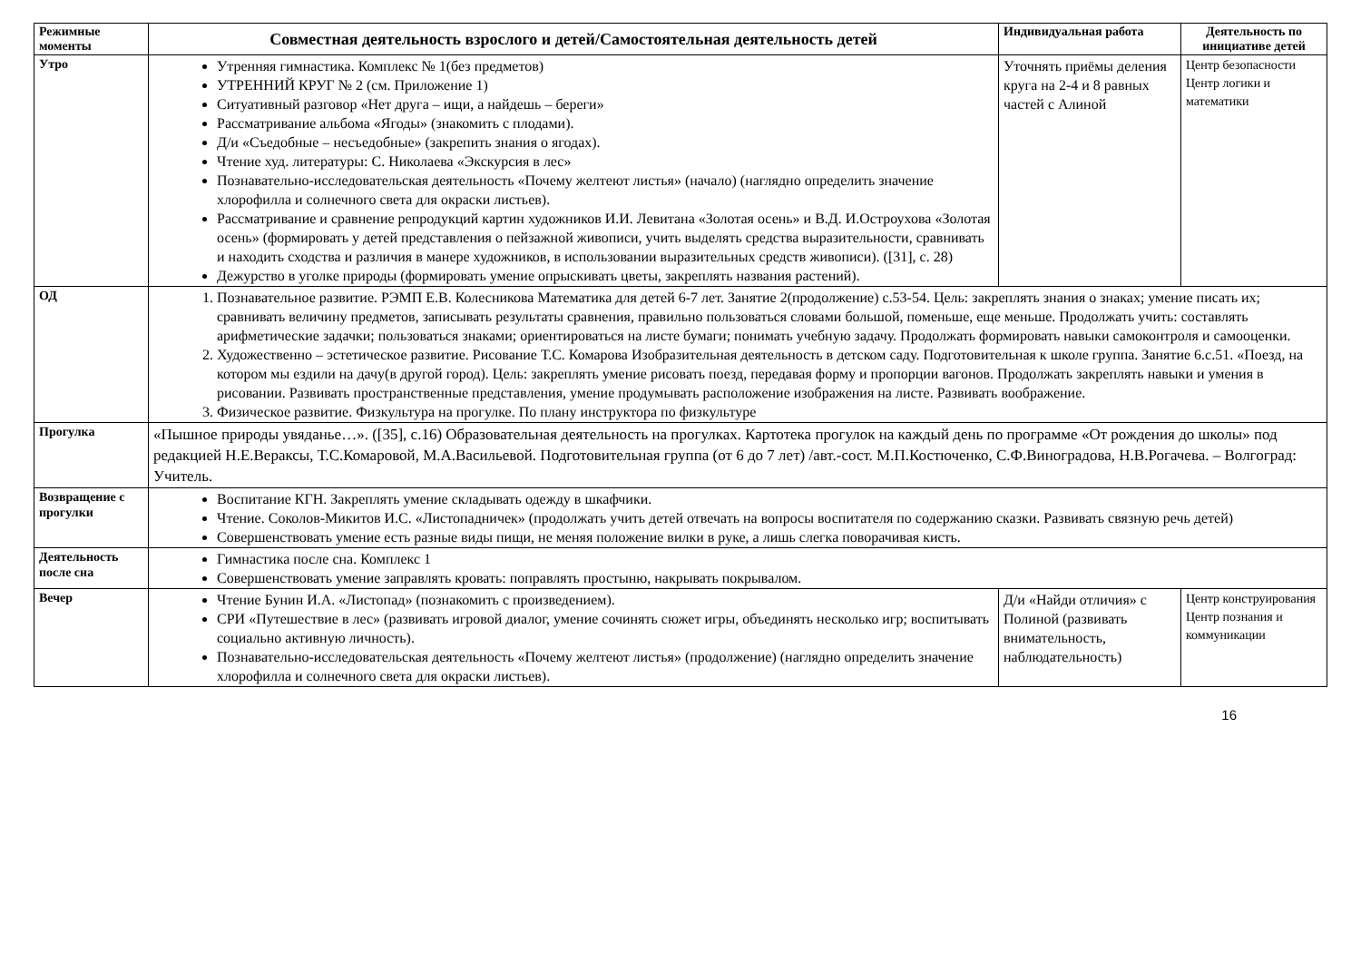| Режимные моменты | Совместная деятельность взрослого и детей/Самостоятельная деятельность детей | Индивидуальная работа | Деятельность по инициативе детей |
| --- | --- | --- | --- |
| Утро | Утренняя гимнастика. Комплекс № 1(без предметов) УТРЕННИЙ КРУГ № 2 (см. Приложение 1) Ситуативный разговор «Нет друга – ищи, а найдешь – береги» Рассматривание альбома «Ягоды» (знакомить с плодами). Д/и «Съедобные – несъедобные» (закрепить знания о ягодах). Чтение худ. литературы: С. Николаева «Экскурсия в лес» Познавательно-исследовательская деятельность «Почему желтеют листья» (начало) (наглядно определить значение хлорофилла и солнечного света для окраски листьев). Рассматривание и сравнение репродукций картин художников И.И. Левитана «Золотая осень» и В.Д. И.Остроухова «Золотая осень» (формировать у детей представления о пейзажной живописи, учить выделять средства выразительности, сравнивать и находить сходства и различия в манере художников, в использовании выразительных средств живописи). ([31], с. 28) Дежурство в уголке природы (формировать умение опрыскивать цветы, закреплять названия растений). | Уточнять приёмы деления круга на 2-4 и 8 равных частей с Алиной | Центр безопасности Центр логики и математики |
| ОД | 1. Познавательное развитие. РЭМП Е.В. Колесникова Математика для детей 6-7 лет. Занятие 2(продолжение) с.53-54. Цель: закреплять знания о знаках; умение писать их; сравнивать величину предметов, записывать результаты сравнения, правильно пользоваться словами большой, поменьше, еще меньше. Продолжать учить: составлять арифметические задачки; пользоваться знаками; ориентироваться на листе бумаги; понимать учебную задачу. Продолжать формировать навыки самоконтроля и самооценки. 2. Художественно – эстетическое развитие. Рисование Т.С. Комарова Изобразительная деятельность в детском саду. Подготовительная к школе группа. Занятие 6.с.51. «Поезд, на котором мы ездили на дачу(в другой город). Цель: закреплять умение рисовать поезд, передавая форму и пропорции вагонов. Продолжать закреплять навыки и умения в рисовании. Развивать пространственные представления, умение продумывать расположение изображения на листе. Развивать воображение. 3. Физическое развитие. Физкультура на прогулке. По плану инструктора по физкультуре | | |
| Прогулка | «Пышное природы увяданье…». ([35], с.16) Образовательная деятельность на прогулках. Картотека прогулок на каждый день по программе «От рождения до школы» под редакцией Н.Е.Вераксы, Т.С.Комаровой, М.А.Васильевой. Подготовительная группа (от 6 до 7 лет) /авт.-сост. М.П.Костюченко, С.Ф.Виноградова, Н.В.Рогачева. – Волгоград: Учитель. | | |
| Возвращение с прогулки | Воспитание КГН. Закреплять умение складывать одежду в шкафчики. Чтение. Соколов-Микитов И.С. «Листопадничек» (продолжать учить детей отвечать на вопросы воспитателя по содержанию сказки. Развивать связную речь детей) Совершенствовать умение есть разные виды пищи, не меняя положение вилки в руке, а лишь слегка поворачивая кисть. | | |
| Деятельность после сна | Гимнастика после сна. Комплекс 1 Совершенствовать умение заправлять кровать: поправлять простыню, накрывать покрывалом. | | |
| Вечер | Чтение Бунин И.А. «Листопад» (познакомить с произведением). СРИ «Путешествие в лес» (развивать игровой диалог, умение сочинять сюжет игры, объединять несколько игр; воспитывать социально активную личность). Познавательно-исследовательская деятельность «Почему желтеют листья» (продолжение) (наглядно определить значение хлорофилла и солнечного света для окраски листьев). | Д/и «Найди отличия» с Полиной (развивать внимательность, наблюдательность) | Центр конструирования Центр познания и коммуникации |
16